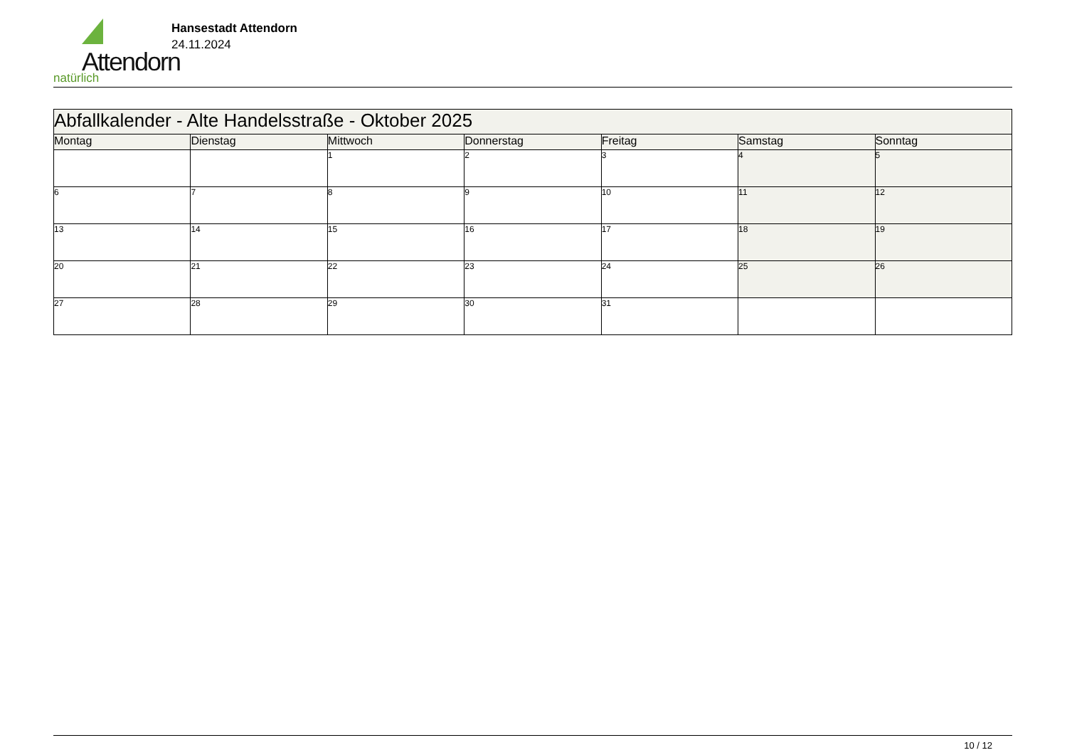Attendorn
natürlich
Hansestadt Attendorn
24.11.2024
| Abfallkalender - Alte Handelsstraße - Oktober 2025 | | | | | | |
| --- | --- | --- | --- | --- | --- | --- |
| Montag | Dienstag | Mittwoch | Donnerstag | Freitag | Samstag | Sonntag |
| | | 1 | 2 | 3 | 4 | 5 |
| 6 | 7 | 8 | 9 | 10 | 11 | 12 |
| 13 | 14 | 15 | 16 | 17 | 18 | 19 |
| 20 | 21 | 22 | 23 | 24 | 25 | 26 |
| 27 | 28 | 29 | 30 | 31 | | |
10 / 12